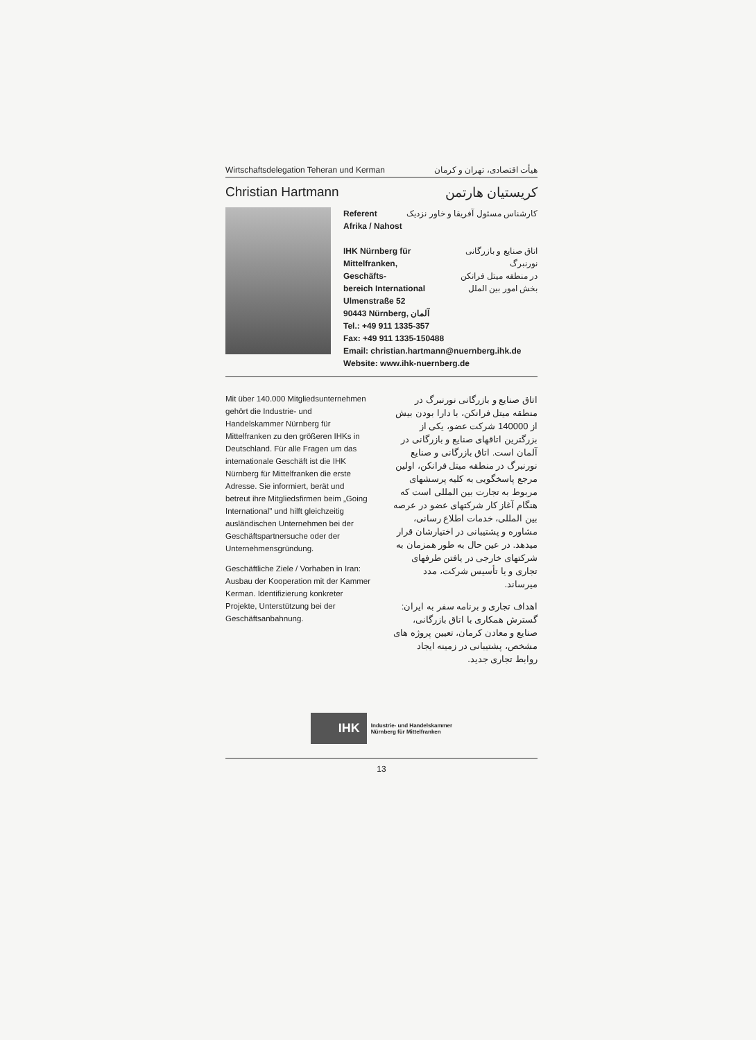Wirtschaftsdelegation Teheran und Kerman هیأت اقتصادی، تهران و کرمان
Christian Hartmann کریستیان هارتمن
Referent
Afrika / Nahost کارشناس مسئول آفریقا و خاور نزدیک
IHK Nürnberg für
Mittelfranken, Geschäfts-
bereich International اتاق صنایع و بازرگانی نورنبرگ
در منطقه میتل فرانکن
بخش امور بین الملل
Ulmenstraße 52
90443 Nürnberg, آلمان
Tel.: +49 911 1335-357
Fax: +49 911 1335-150488
Email: christian.hartmann@nuernberg.ihk.de
Website: www.ihk-nuernberg.de
Mit über 140.000 Mitgliedsunternehmen gehört die Industrie- und Handelskammer Nürnberg für Mittelfranken zu den größeren IHKs in Deutschland. Für alle Fragen um das internationale Geschäft ist die IHK Nürnberg für Mittelfranken die erste Adresse. Sie informiert, berät und betreut ihre Mitgliedsfirmen beim „Going International" und hilft gleichzeitig ausländischen Unternehmen bei der Geschäftspartnersuche oder der Unternehmensgründung.
Geschäftliche Ziele / Vorhaben in Iran: Ausbau der Kooperation mit der Kammer Kerman. Identifizierung konkreter Projekte, Unterstützung bei der Geschäftsanbahnung.
اتاق صنایع و بازرگانی نورنبرگ در منطقه میتل فرانکن، با دارا بودن بیش از 140000 شرکت عضو، یکی از بزرگترین اتاقهای صنایع و بازرگانی در آلمان است. اتاق بازرگانی و صنایع نورنبرگ در منطقه میتل فرانکن، اولین مرجع پاسخگویی به کلیه پرسشهای مربوط به تجارت بین المللی است که هنگام آغاز کار شرکتهای عضو در عرصه بین المللی، خدمات اطلاع رسانی، مشاوره و پشتیبانی در اختیارشان قرار میدهد. در عین حال به طور همزمان به شرکتهای خارجی در یافتن طرفهای تجاری و یا تأسیس شرکت، مدد میرساند.
اهداف تجاری و برنامه سفر به ایران: گسترش همکاری با اتاق بازرگانی، صنایع و معادن کرمان، تعیین پروژه های مشخص، پشتیبانی در زمینه ایجاد روابط تجاری جدید.
IHK Industrie- und Handelskammer
Nürnberg für Mittelfranken
13